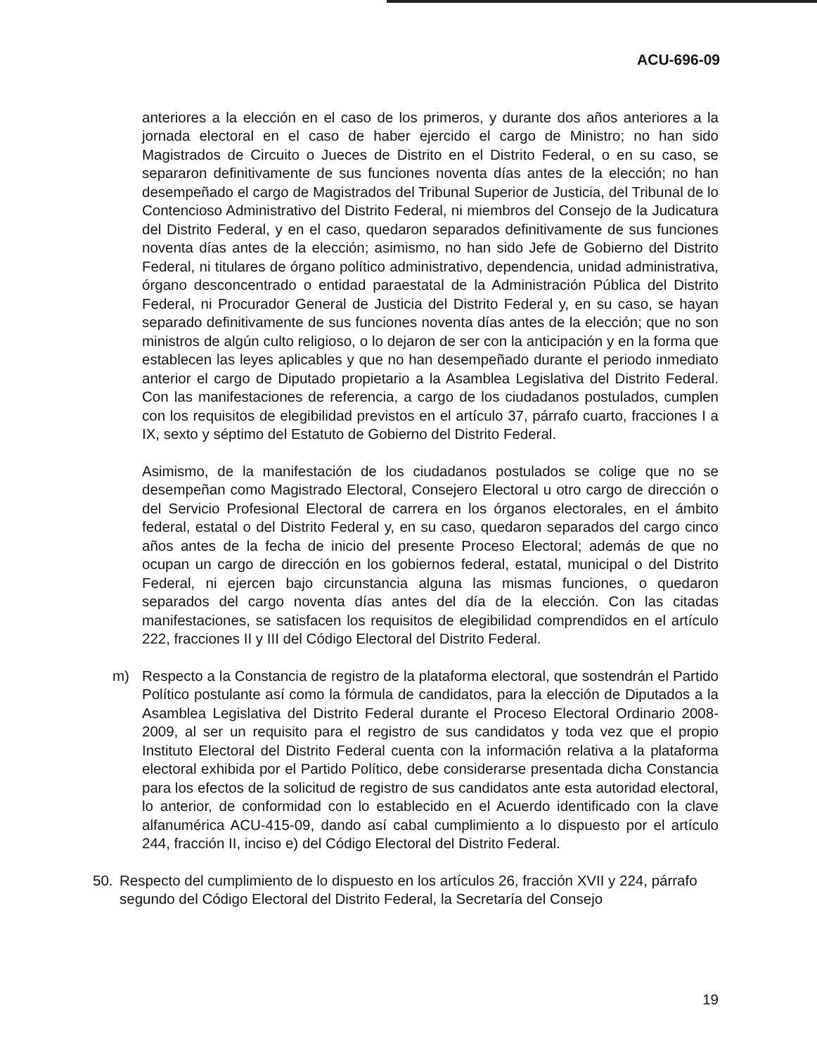ACU-696-09
anteriores a la elección en el caso de los primeros, y durante dos años anteriores a la jornada electoral en el caso de haber ejercido el cargo de Ministro; no han sido Magistrados de Circuito o Jueces de Distrito en el Distrito Federal, o en su caso, se separaron definitivamente de sus funciones noventa días antes de la elección; no han desempeñado el cargo de Magistrados del Tribunal Superior de Justicia, del Tribunal de lo Contencioso Administrativo del Distrito Federal, ni miembros del Consejo de la Judicatura del Distrito Federal, y en el caso, quedaron separados definitivamente de sus funciones noventa días antes de la elección; asimismo, no han sido Jefe de Gobierno del Distrito Federal, ni titulares de órgano político administrativo, dependencia, unidad administrativa, órgano desconcentrado o entidad paraestatal de la Administración Pública del Distrito Federal, ni Procurador General de Justicia del Distrito Federal y, en su caso, se hayan separado definitivamente de sus funciones noventa días antes de la elección; que no son ministros de algún culto religioso, o lo dejaron de ser con la anticipación y en la forma que establecen las leyes aplicables y que no han desempeñado durante el periodo inmediato anterior el cargo de Diputado propietario a la Asamblea Legislativa del Distrito Federal. Con las manifestaciones de referencia, a cargo de los ciudadanos postulados, cumplen con los requisitos de elegibilidad previstos en el artículo 37, párrafo cuarto, fracciones I a IX, sexto y séptimo del Estatuto de Gobierno del Distrito Federal.
Asimismo, de la manifestación de los ciudadanos postulados se colige que no se desempeñan como Magistrado Electoral, Consejero Electoral u otro cargo de dirección o del Servicio Profesional Electoral de carrera en los órganos electorales, en el ámbito federal, estatal o del Distrito Federal y, en su caso, quedaron separados del cargo cinco años antes de la fecha de inicio del presente Proceso Electoral; además de que no ocupan un cargo de dirección en los gobiernos federal, estatal, municipal o del Distrito Federal, ni ejercen bajo circunstancia alguna las mismas funciones, o quedaron separados del cargo noventa días antes del día de la elección. Con las citadas manifestaciones, se satisfacen los requisitos de elegibilidad comprendidos en el artículo 222, fracciones II y III del Código Electoral del Distrito Federal.
m) Respecto a la Constancia de registro de la plataforma electoral, que sostendrán el Partido Político postulante así como la fórmula de candidatos, para la elección de Diputados a la Asamblea Legislativa del Distrito Federal durante el Proceso Electoral Ordinario 2008-2009, al ser un requisito para el registro de sus candidatos y toda vez que el propio Instituto Electoral del Distrito Federal cuenta con la información relativa a la plataforma electoral exhibida por el Partido Político, debe considerarse presentada dicha Constancia para los efectos de la solicitud de registro de sus candidatos ante esta autoridad electoral, lo anterior, de conformidad con lo establecido en el Acuerdo identificado con la clave alfanumérica ACU-415-09, dando así cabal cumplimiento a lo dispuesto por el artículo 244, fracción II, inciso e) del Código Electoral del Distrito Federal.
50. Respecto del cumplimiento de lo dispuesto en los artículos 26, fracción XVII y 224, párrafo segundo del Código Electoral del Distrito Federal, la Secretaría del Consejo
19